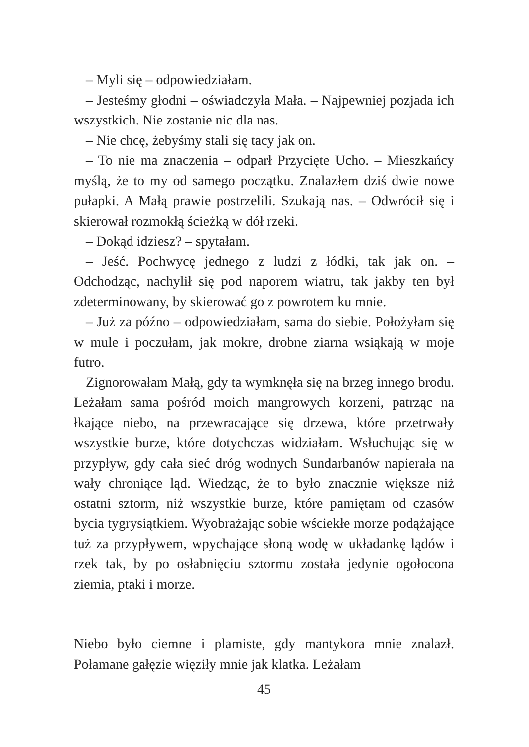– Myli się – odpowiedziałam.
– Jesteśmy głodni – oświadczyła Mała. – Najpewniej pozjada ich wszystkich. Nie zostanie nic dla nas.
– Nie chcę, żebyśmy stali się tacy jak on.
– To nie ma znaczenia – odparł Przycięte Ucho. – Mieszkańcy myślą, że to my od samego początku. Znalazłem dziś dwie nowe pułapki. A Małą prawie postrzelili. Szukają nas. – Odwrócił się i skierował rozmokłą ścieżką w dół rzeki.
– Dokąd idziesz? – spytałam.
– Jeść. Pochwycę jednego z ludzi z łódki, tak jak on. – Odchodząc, nachylił się pod naporem wiatru, tak jakby ten był zdeterminowany, by skierować go z powrotem ku mnie.
– Już za późno – odpowiedziałam, sama do siebie. Położyłam się w mule i poczułam, jak mokre, drobne ziarna wsiąkają w moje futro.
Zignorowałam Małą, gdy ta wymknęła się na brzeg innego brodu. Leżałam sama pośród moich mangrowych korzeni, patrząc na łkające niebo, na przewracające się drzewa, które przetrwały wszystkie burze, które dotychczas widziałam. Wsłuchując się w przypływ, gdy cała sieć dróg wodnych Sundarbanów napierała na wały chroniące ląd. Wiedząc, że to było znacznie większe niż ostatni sztorm, niż wszystkie burze, które pamiętam od czasów bycia tygrysiątkiem. Wyobrażając sobie wściekłe morze podążające tuż za przypływem, wpychające słoną wodę w układankę lądów i rzek tak, by po osłabnięciu sztormu została jedynie ogołocona ziemia, ptaki i morze.
Niebo było ciemne i plamiste, gdy mantykora mnie znalazł. Połamane gałęzie więziły mnie jak klatka. Leżałam
45